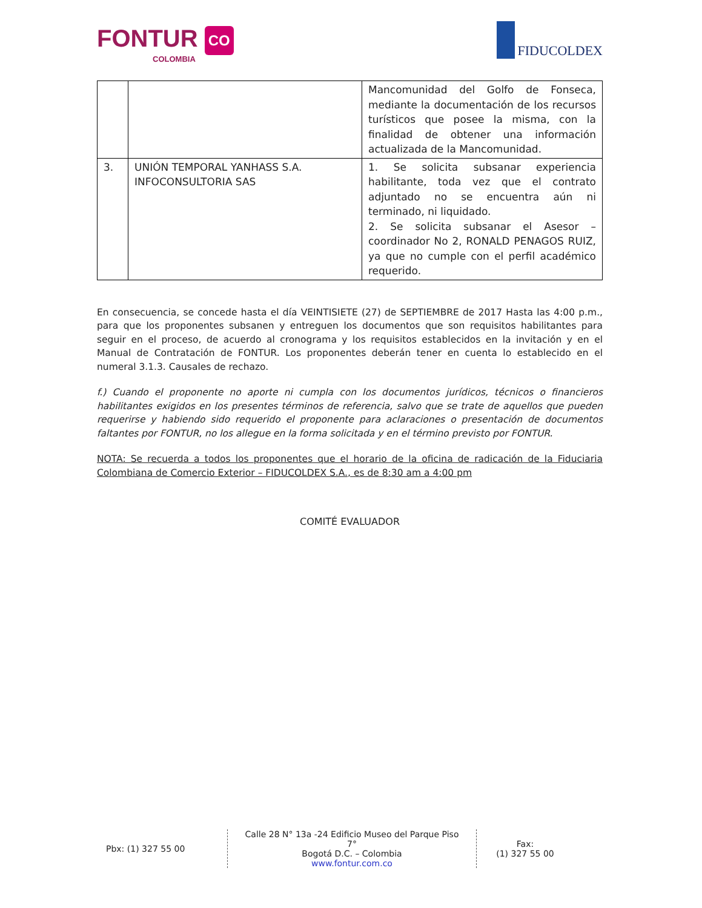FONTUR CO
COLOMBIA
FIDUCOLDEX
| | | Mancomunidad del Golfo de Fonseca, mediante la documentación de los recursos turísticos que posee la misma, con la finalidad de obtener una información actualizada de la Mancomunidad. |
| 3. | UNIÓN TEMPORAL YANHASS S.A. INFOCONSULTORIA SAS | 1. Se solicita subsanar experiencia habilitante, toda vez que el contrato adjuntado no se encuentra aún ni terminado, ni liquidado. 2. Se solicita subsanar el Asesor – coordinador No 2, RONALD PENAGOS RUIZ, ya que no cumple con el perfil académico requerido. |
En consecuencia, se concede hasta el día VEINTISIETE (27) de SEPTIEMBRE de 2017 Hasta las 4:00 p.m., para que los proponentes subsanen y entreguen los documentos que son requisitos habilitantes para seguir en el proceso, de acuerdo al cronograma y los requisitos establecidos en la invitación y en el Manual de Contratación de FONTUR. Los proponentes deberán tener en cuenta lo establecido en el numeral 3.1.3. Causales de rechazo.
f.) Cuando el proponente no aporte ni cumpla con los documentos jurídicos, técnicos o financieros habilitantes exigidos en los presentes términos de referencia, salvo que se trate de aquellos que pueden requerirse y habiendo sido requerido el proponente para aclaraciones o presentación de documentos faltantes por FONTUR, no los allegue en la forma solicitada y en el término previsto por FONTUR.
NOTA: Se recuerda a todos los proponentes que el horario de la oficina de radicación de la Fiduciaria Colombiana de Comercio Exterior – FIDUCOLDEX S.A., es de 8:30 am a 4:00 pm
COMITÉ EVALUADOR
Pbx: (1) 327 55 00
Calle 28 N° 13a -24 Edificio Museo del Parque Piso 7°
Bogotá D.C. – Colombia
www.fontur.com.co
Fax:
(1) 327 55 00